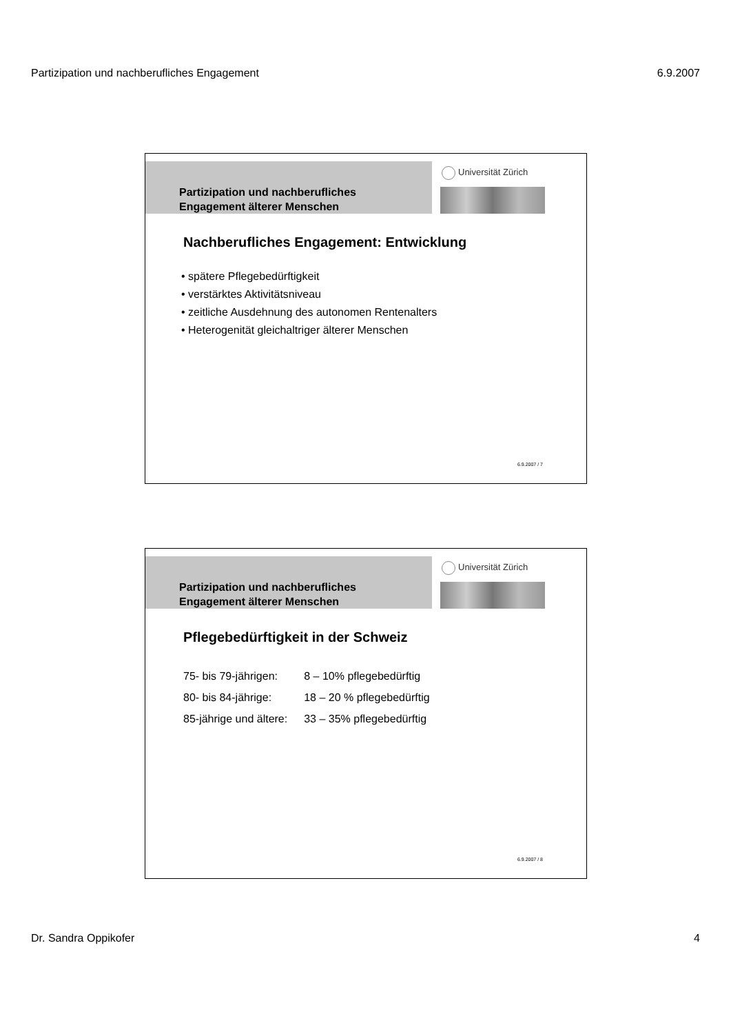Partizipation und nachberufliches Engagement 6.9.2007
Partizipation und nachberufliches
Engagement älterer Menschen
Universität Zürich
Nachberufliches Engagement: Entwicklung
• spätere Pflegebedürftigkeit
• verstärktes Aktivitätsniveau
• zeitliche Ausdehnung des autonomen Rentenalters
• Heterogenität gleichaltriger älterer Menschen
6.9.2007 / 7
Partizipation und nachberufliches
Engagement älterer Menschen
Universität Zürich
Pflegebedürftigkeit in der Schweiz
| 75- bis 79-jährigen: | 8 – 10% pflegebedürftig |
| 80- bis 84-jährige: | 18 – 20 % pflegebedürftig |
| 85-jährige und ältere: | 33 – 35% pflegebedürftig |
6.9.2007 / 8
Dr. Sandra Oppikofer 4